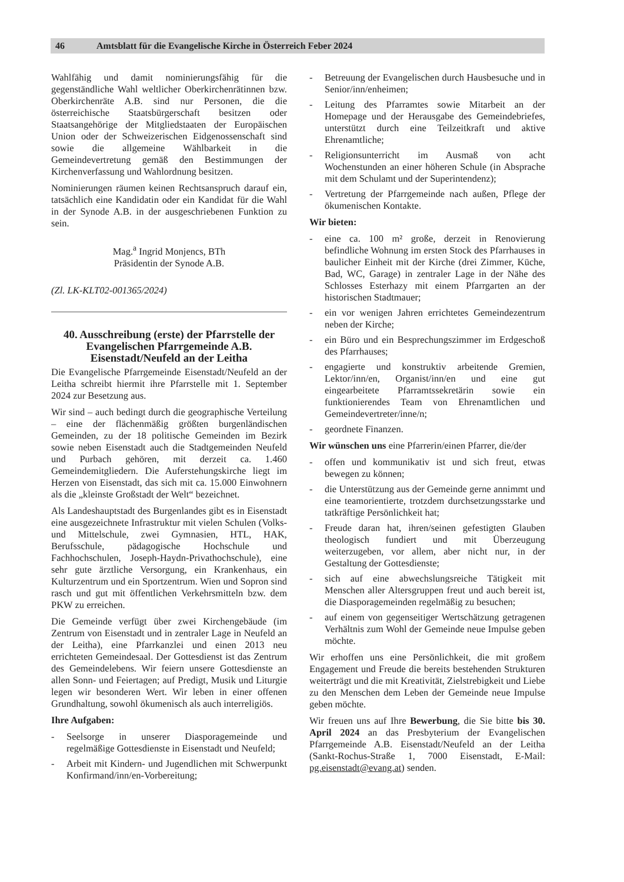46 Amtsblatt für die Evangelische Kirche in Österreich Feber 2024
Wahlfähig und damit nominierungsfähig für die gegenständliche Wahl weltlicher Oberkirchenrätinnen bzw. Oberkirchenräte A.B. sind nur Personen, die die österreichische Staatsbürgerschaft besitzen oder Staatsangehörige der Mitgliedstaaten der Europäischen Union oder der Schweizerischen Eidgenossenschaft sind sowie die allgemeine Wählbarkeit in die Gemeindevertretung gemäß den Bestimmungen der Kirchenverfassung und Wahlordnung besitzen.
Nominierungen räumen keinen Rechtsanspruch darauf ein, tatsächlich eine Kandidatin oder ein Kandidat für die Wahl in der Synode A.B. in der ausgeschriebenen Funktion zu sein.
Mag.<sup>a</sup> Ingrid Monjencs, BTh
Präsidentin der Synode A.B.
(Zl. LK-KLT02-001365/2024)
40. Ausschreibung (erste) der Pfarrstelle der Evangelischen Pfarrgemeinde A.B. Eisenstadt/Neufeld an der Leitha
Die Evangelische Pfarrgemeinde Eisenstadt/Neufeld an der Leitha schreibt hiermit ihre Pfarrstelle mit 1. September 2024 zur Besetzung aus.
Wir sind – auch bedingt durch die geographische Verteilung – eine der flächenmäßig größten burgenländischen Gemeinden, zu der 18 politische Gemeinden im Bezirk sowie neben Eisenstadt auch die Stadtgemeinden Neufeld und Purbach gehören, mit derzeit ca. 1.460 Gemeindemitgliedern. Die Auferstehungskirche liegt im Herzen von Eisenstadt, das sich mit ca. 15.000 Einwohnern als die „kleinste Großstadt der Welt“ bezeichnet.
Als Landeshauptstadt des Burgenlandes gibt es in Eisenstadt eine ausgezeichnete Infrastruktur mit vielen Schulen (Volks- und Mittelschule, zwei Gymnasien, HTL, HAK, Berufsschule, pädagogische Hochschule und Fachhochschulen, Joseph-Haydn-Privathochschule), eine sehr gute ärztliche Versorgung, ein Krankenhaus, ein Kulturzentrum und ein Sportzentrum. Wien und Sopron sind rasch und gut mit öffentlichen Verkehrsmitteln bzw. dem PKW zu erreichen.
Die Gemeinde verfügt über zwei Kirchengebäude (im Zentrum von Eisenstadt und in zentraler Lage in Neufeld an der Leitha), eine Pfarrkanzlei und einen 2013 neu errichteten Gemeindesaal. Der Gottesdienst ist das Zentrum des Gemeindelebens. Wir feiern unsere Gottesdienste an allen Sonn- und Feiertagen; auf Predigt, Musik und Liturgie legen wir besonderen Wert. Wir leben in einer offenen Grundhaltung, sowohl ökumenisch als auch interreligiös.
Ihre Aufgaben:
- Seelsorge in unserer Diasporagemeinde und regelmäßige Gottesdienste in Eisenstadt und Neufeld;
- Arbeit mit Kindern- und Jugendlichen mit Schwerpunkt Konfirmand/inn/en-Vorbereitung;
- Betreuung der Evangelischen durch Hausbesuche und in Senior/inn/enheimen;
- Leitung des Pfarramtes sowie Mitarbeit an der Homepage und der Herausgabe des Gemeindebriefes, unterstützt durch eine Teilzeitkraft und aktive Ehrenamtliche;
- Religionsunterricht im Ausmaß von acht Wochenstunden an einer höheren Schule (in Absprache mit dem Schulamt und der Superintendenz);
- Vertretung der Pfarrgemeinde nach außen, Pflege der ökumenischen Kontakte.
Wir bieten:
- eine ca. 100 m² große, derzeit in Renovierung befindliche Wohnung im ersten Stock des Pfarrhauses in baulicher Einheit mit der Kirche (drei Zimmer, Küche, Bad, WC, Garage) in zentraler Lage in der Nähe des Schlosses Esterhazy mit einem Pfarrgarten an der historischen Stadtmauer;
- ein vor wenigen Jahren errichtetes Gemeindezentrum neben der Kirche;
- ein Büro und ein Besprechungszimmer im Erdgeschoß des Pfarrhauses;
- engagierte und konstruktiv arbeitende Gremien, Lektor/inn/en, Organist/inn/en und eine gut eingearbeitete Pfarramtssekretärin sowie ein funktionierendes Team von Ehrenamtlichen und Gemeindevertreter/inne/n;
- geordnete Finanzen.
Wir wünschen uns eine Pfarrerin/einen Pfarrer, die/der
- offen und kommunikativ ist und sich freut, etwas bewegen zu können;
- die Unterstützung aus der Gemeinde gerne annimmt und eine teamorientierte, trotzdem durchsetzungsstarke und tatkräftige Persönlichkeit hat;
- Freude daran hat, ihren/seinen gefestigten Glauben theologisch fundiert und mit Überzeugung weiterzugeben, vor allem, aber nicht nur, in der Gestaltung der Gottesdienste;
- sich auf eine abwechslungsreiche Tätigkeit mit Menschen aller Altersgruppen freut und auch bereit ist, die Diasporagemeinden regelmäßig zu besuchen;
- auf einem von gegenseitiger Wertschätzung getragenen Verhältnis zum Wohl der Gemeinde neue Impulse geben möchte.
Wir erhoffen uns eine Persönlichkeit, die mit großem Engagement und Freude die bereits bestehenden Strukturen weiterträgt und die mit Kreativität, Zielstrebigkeit und Liebe zu den Menschen dem Leben der Gemeinde neue Impulse geben möchte.
Wir freuen uns auf Ihre Bewerbung, die Sie bitte bis 30. April 2024 an das Presbyterium der Evangelischen Pfarrgemeinde A.B. Eisenstadt/Neufeld an der Leitha (Sankt-Rochus-Straße 1, 7000 Eisenstadt, E-Mail: pg.eisenstadt@evang.at) senden.